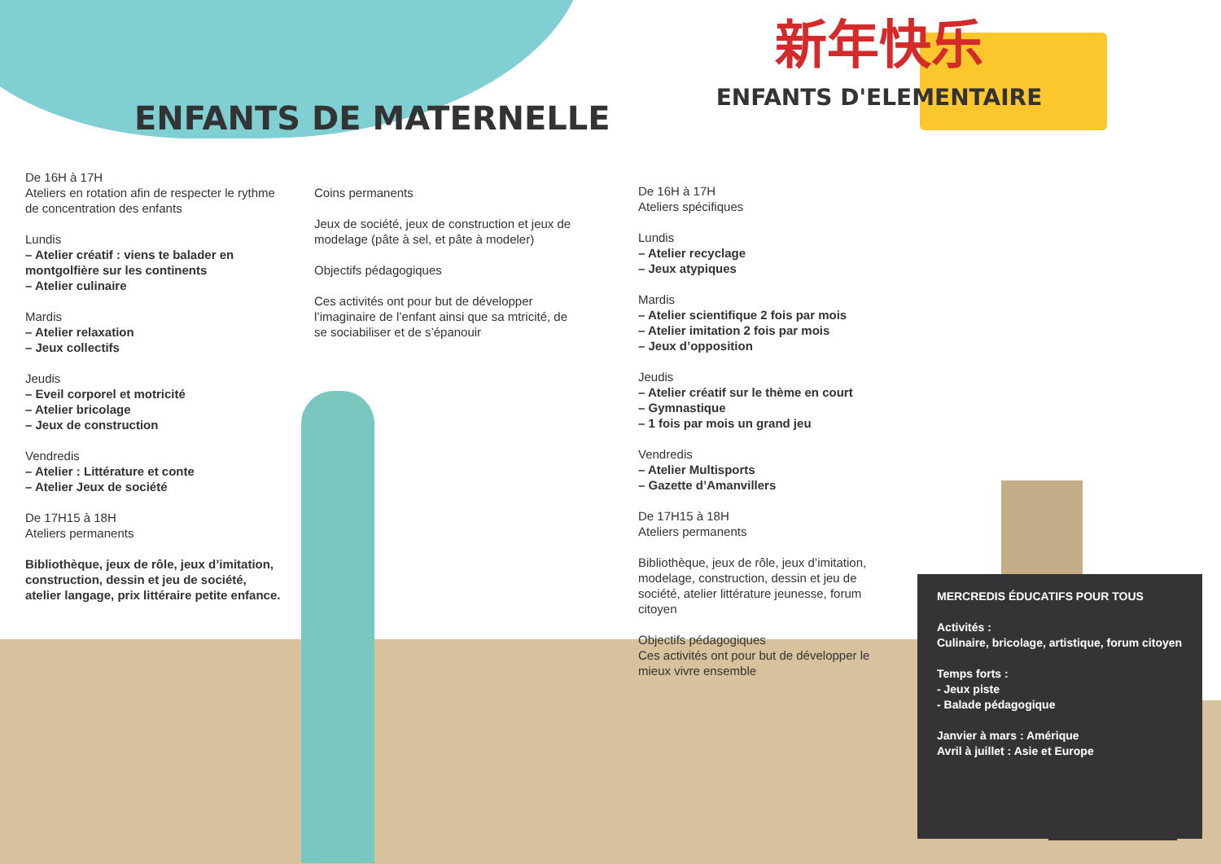ENFANTS DE MATERNELLE
新年快乐
ENFANTS D'ELEMENTAIRE
De 16H à 17H
Ateliers en rotation afin de respecter le rythme de concentration des enfants
Lundis
– Atelier créatif : viens te balader en montgolfière sur les continents
– Atelier culinaire
Mardis
– Atelier relaxation
– Jeux collectifs
Jeudis
– Eveil corporel et motricité
– Atelier bricolage
– Jeux de construction
Vendredis
– Atelier : Littérature et conte
– Atelier Jeux de société
De 17H15 à 18H
Ateliers permanents
Bibliothèque, jeux de rôle, jeux d’imitation, construction, dessin et jeu de société, atelier langage, prix littéraire petite enfance.
Coins permanents
Jeux de société, jeux de construction et jeux de modelage (pâte à sel, et pâte à modeler)
Objectifs pédagogiques
Ces activités ont pour but de développer l’imaginaire de l’enfant ainsi que sa mtricité, de se sociabiliser et de s’épanouir
De 16H à 17H
Ateliers spécifiques
Lundis
– Atelier recyclage
– Jeux atypiques
Mardis
– Atelier scientifique 2 fois par mois
– Atelier imitation 2 fois par mois
– Jeux d’opposition
Jeudis
– Atelier créatif sur le thème en court
– Gymnastique
– 1 fois par mois un grand jeu
Vendredis
– Atelier Multisports
– Gazette d’Amanvillers
De 17H15 à 18H
Ateliers permanents
Bibliothèque, jeux de rôle, jeux d’imitation, modelage, construction, dessin et jeu de société, atelier littérature jeunesse, forum citoyen
Objectifs pédagogiques
Ces activités ont pour but de développer le mieux vivre ensemble
MERCREDIS ÉDUCATIFS POUR TOUS
Activités :
Culinaire, bricolage, artistique, forum citoyen
Temps forts :
- Jeux piste
- Balade pédagogique
Janvier à mars : Amérique
Avril à juillet : Asie et Europe